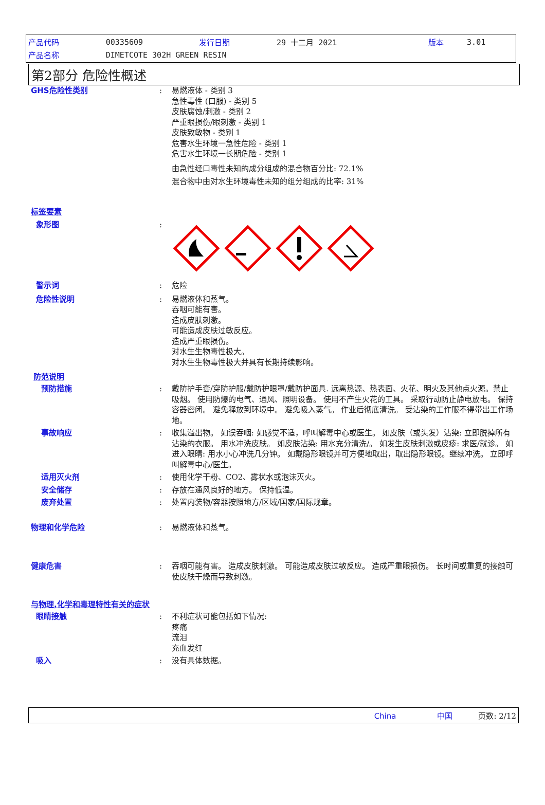| 产品代码 | 00335609 | 发行日期 | 29 十二月 2021 | 版本 | 3.01 |
| 产品名称 | DIMETCOTE 302H GREEN RESIN | | | | |
第2部分 危险性概述
GHS危险性类别 : 易燃液体 - 类别 3
急性毒性 (口服) - 类别 5
皮肤腐蚀/刺激 - 类别 2
严重眼损伤/眼刺激 - 类别 1
皮肤致敏物 - 类别 1
危害水生环境一急性危险 - 类别 1
危害水生环境一长期危险 - 类别 1
由急性经口毒性未知的成分组成的混合物百分比: 72.1%
混合物中由对水生环境毒性未知的组分组成的比率: 31%
标签要素
象形图 :
警示词 : 危险
危险性说明 : 易燃液体和蒸气。
吞咽可能有害。
造成皮肤刺激。
可能造成皮肤过敏反应。
造成严重眼损伤。
对水生生物毒性极大。
对水生生物毒性极大并具有长期持续影响。
防范说明
预防措施 : 戴防护手套/穿防护服/戴防护眼罩/戴防护面具. 远离热源、热表面、火花、明火及其他点火源。禁止吸烟。 使用防爆的电气、通风、照明设备。 使用不产生火花的工具。 采取行动防止静电放电。 保持容器密闭。 避免释放到环境中。 避免吸入蒸气。 作业后彻底清洗。 受沾染的工作服不得带出工作场地。
事故响应 : 收集溢出物。 如误吞咽: 如感觉不适，呼叫解毒中心或医生。 如皮肤（或头发）沾染: 立即脱掉所有沾染的衣服。 用水冲洗皮肤。 如皮肤沾染: 用水充分清洗/。 如发生皮肤刺激或皮疹: 求医/就诊。 如进入眼睛: 用水小心冲洗几分钟。 如戴隐形眼镜并可方便地取出，取出隐形眼镜。继续冲洗。 立即呼叫解毒中心/医生。
适用灭火剂 : 使用化学干粉、CO2、雾状水或泡沫灭火。
安全储存 : 存放在通风良好的地方。 保持低温。
废弃处置 : 处置内装物/容器按照地方/区域/国家/国际规章。
物理和化学危险 : 易燃液体和蒸气。
健康危害 : 吞咽可能有害。 造成皮肤刺激。 可能造成皮肤过敏反应。 造成严重眼损伤。 长时间或重复的接触可使皮肤干燥而导致刺激。
与物理,化学和毒理特性有关的症状
眼睛接触 : 不利症状可能包括如下情况:
疼痛
流泪
充血发红
吸入 : 没有具体数据。
China 中国 页数: 2/12